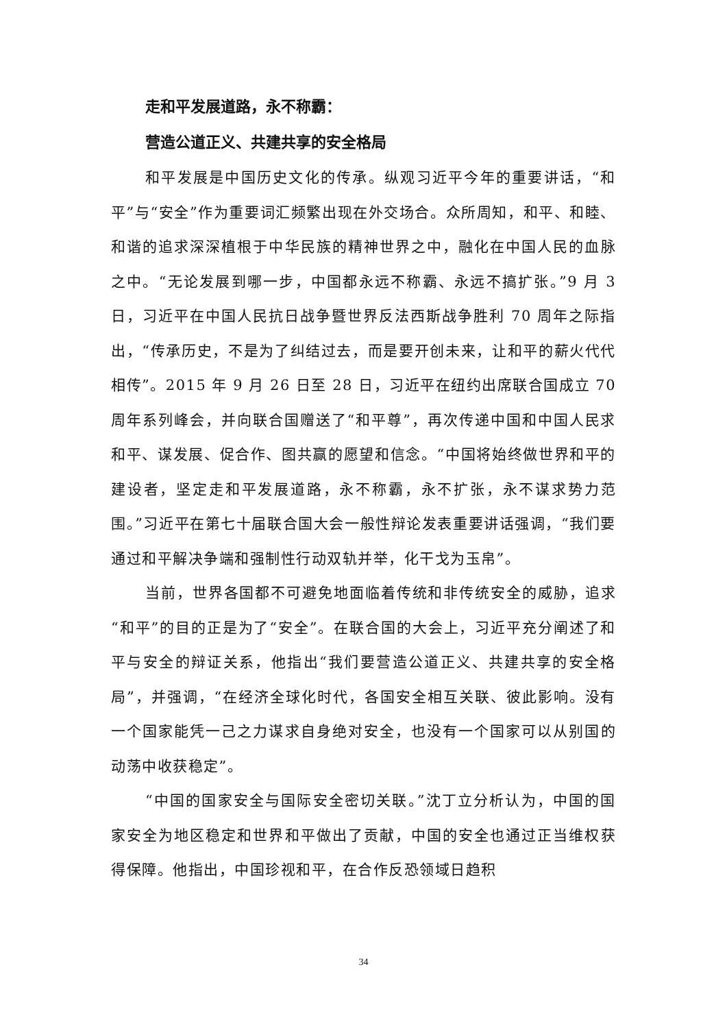走和平发展道路，永不称霸：
营造公道正义、共建共享的安全格局
和平发展是中国历史文化的传承。纵观习近平今年的重要讲话，“和平”与“安全”作为重要词汇频繁出现在外交场合。众所周知，和平、和睦、和谐的追求深深植根于中华民族的精神世界之中，融化在中国人民的血脉之中。“无论发展到哪一步，中国都永远不称霸、永远不搞扩张。”9 月 3 日，习近平在中国人民抗日战争暨世界反法西斯战争胜利 70 周年之际指出，“传承历史，不是为了纠结过去，而是要开创未来，让和平的薪火代代相传”。2015 年 9 月 26 日至 28 日，习近平在纽约出席联合国成立 70 周年系列峰会，并向联合国赠送了“和平尊”，再次传递中国和中国人民求和平、谋发展、促合作、图共赢的愿望和信念。“中国将始终做世界和平的建设者，坚定走和平发展道路，永不称霸，永不扩张，永不谋求势力范围。”习近平在第七十届联合国大会一般性辩论发表重要讲话强调，“我们要通过和平解决争端和强制性行动双轨并举，化干戈为玉帛”。
当前，世界各国都不可避免地面临着传统和非传统安全的威胁，追求“和平”的目的正是为了“安全”。在联合国的大会上，习近平充分阐述了和平与安全的辩证关系，他指出“我们要营造公道正义、共建共享的安全格局”，并强调，“在经济全球化时代，各国安全相互关联、彼此影响。没有一个国家能凭一己之力谋求自身绝对安全，也没有一个国家可以从别国的动荡中收获稳定”。
“中国的国家安全与国际安全密切关联。”沈丁立分析认为，中国的国家安全为地区稳定和世界和平做出了贡献，中国的安全也通过正当维权获得保障。他指出，中国珍视和平，在合作反恐领域日趋积
34